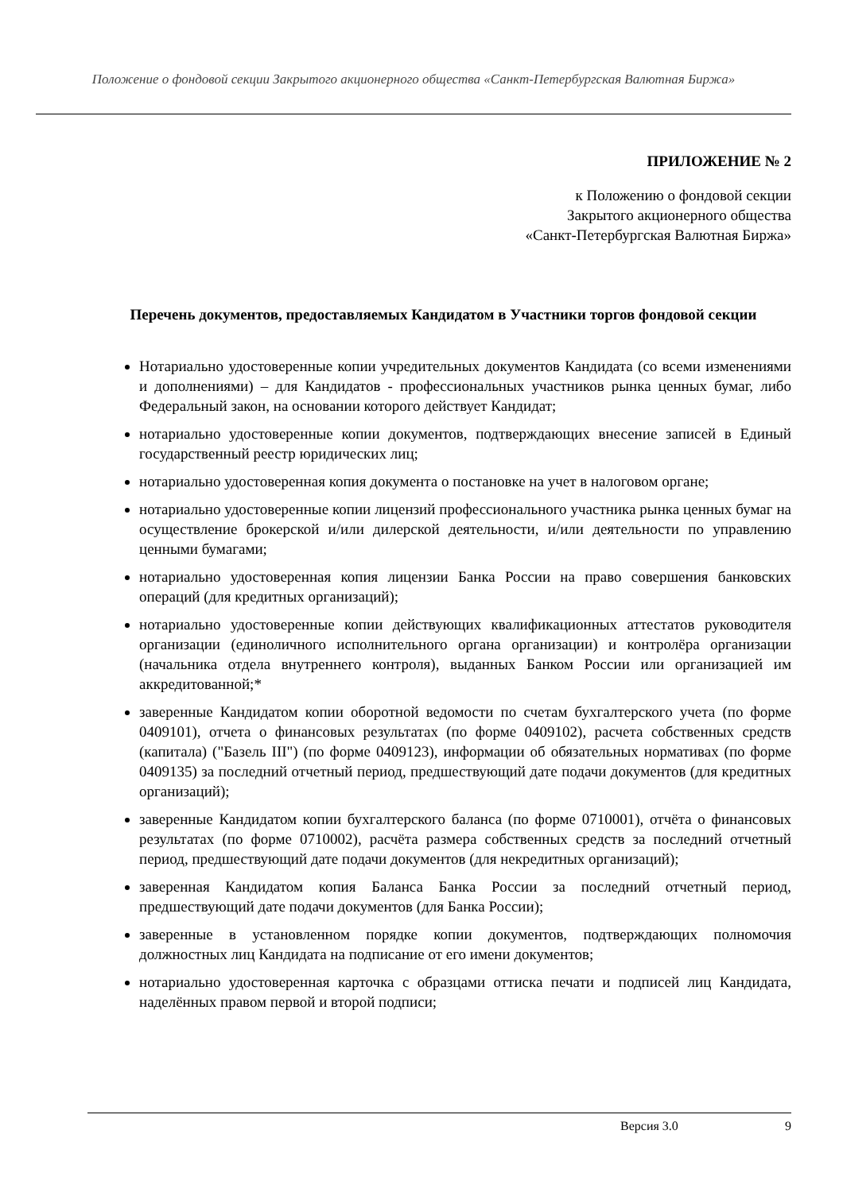Положение о фондовой секции Закрытого акционерного общества «Санкт-Петербургская Валютная Биржа»
ПРИЛОЖЕНИЕ № 2
к Положению о фондовой секции
Закрытого акционерного общества
«Санкт-Петербургская Валютная Биржа»
Перечень документов, предоставляемых Кандидатом в Участники торгов фондовой секции
Нотариально удостоверенные копии учредительных документов Кандидата (со всеми изменениями и дополнениями) – для Кандидатов - профессиональных участников рынка ценных бумаг, либо Федеральный закон, на основании которого действует Кандидат;
нотариально удостоверенные копии документов, подтверждающих внесение записей в Единый государственный реестр юридических лиц;
нотариально удостоверенная копия документа о постановке на учет в налоговом органе;
нотариально удостоверенные копии лицензий профессионального участника рынка ценных бумаг на осуществление брокерской и/или дилерской деятельности, и/или деятельности по управлению ценными бумагами;
нотариально удостоверенная копия лицензии Банка России на право совершения банковских операций (для кредитных организаций);
нотариально удостоверенные копии действующих квалификационных аттестатов руководителя организации (единоличного исполнительного органа организации) и контролёра организации (начальника отдела внутреннего контроля), выданных Банком России или организацией им аккредитованной;*
заверенные Кандидатом копии оборотной ведомости по счетам бухгалтерского учета (по форме 0409101), отчета о финансовых результатах (по форме 0409102), расчета собственных средств (капитала) ("Базель III") (по форме 0409123), информации об обязательных нормативах (по форме 0409135) за последний отчетный период, предшествующий дате подачи документов (для кредитных организаций);
заверенные Кандидатом копии бухгалтерского баланса (по форме 0710001), отчёта о финансовых результатах (по форме 0710002), расчёта размера собственных средств за последний отчетный период, предшествующий дате подачи документов (для некредитных организаций);
заверенная Кандидатом копия Баланса Банка России за последний отчетный период, предшествующий дате подачи документов (для Банка России);
заверенные в установленном порядке копии документов, подтверждающих полномочия должностных лиц Кандидата на подписание от его имени документов;
нотариально удостоверенная карточка с образцами оттиска печати и подписей лиц Кандидата, наделённых правом первой и второй подписи;
Версия 3.0 9